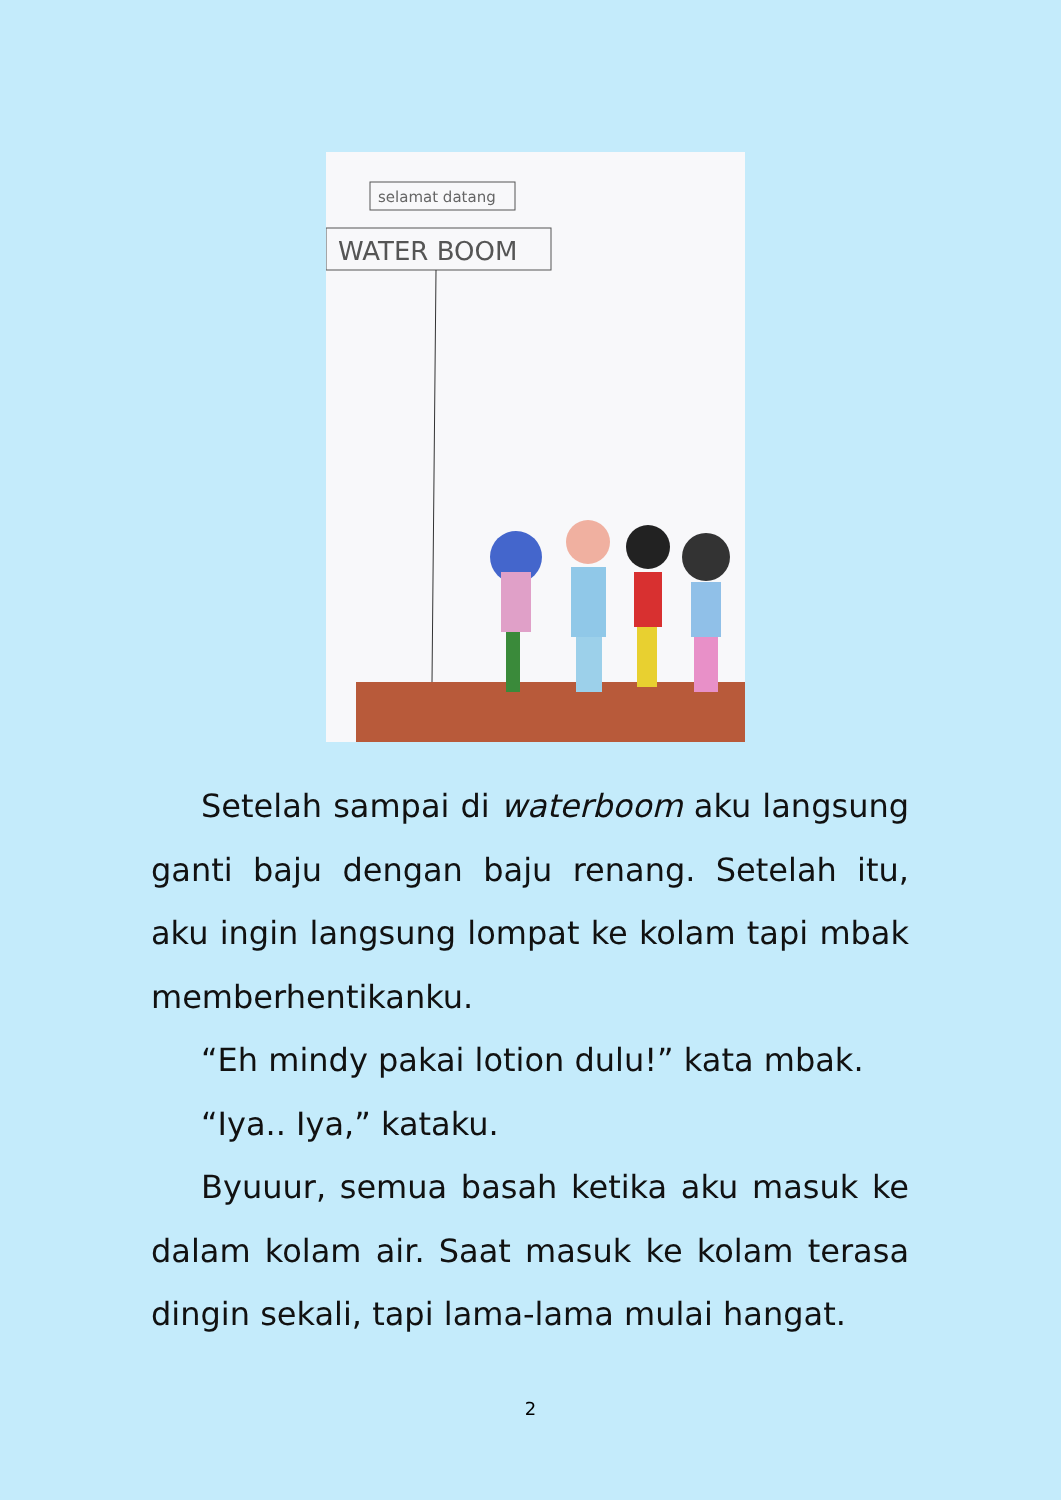selamat datang
WATER BOOM
Setelah sampai di waterboom aku langsung ganti baju dengan baju renang. Setelah itu, aku ingin langsung lompat ke kolam tapi mbak memberhentikanku.
“Eh mindy pakai lotion dulu!” kata mbak.
“Iya.. Iya,” kataku.
Byuuur, semua basah ketika aku masuk ke dalam kolam air. Saat masuk ke kolam terasa dingin sekali, tapi lama-lama mulai hangat.
2